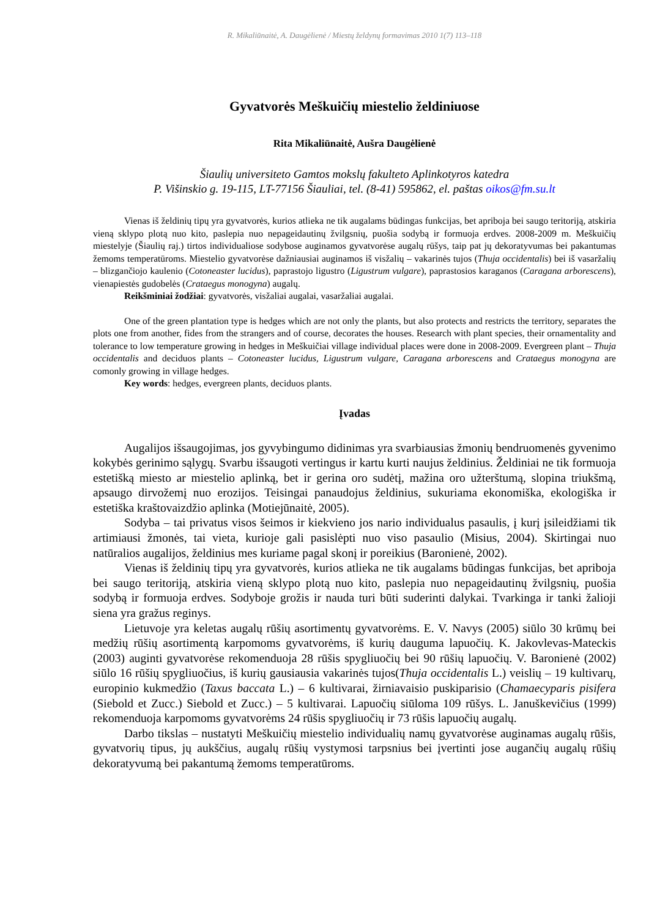R. Mikaliūnaitė, A. Daugėlienė / Miestų želdynų formavimas 2010 1(7) 113–118
Gyvatvorės Meškuičių miestelio želdiniuose
Rita Mikaliūnaitė, Aušra Daugėlienė
Šiaulių universiteto Gamtos mokslų fakulteto Aplinkotyros katedra
P. Višinskio g. 19-115, LT-77156 Šiauliai, tel. (8-41) 595862, el. paštas oikos@fm.su.lt
Vienas iš želdinių tipų yra gyvatvorės, kurios atlieka ne tik augalams būdingas funkcijas, bet apriboja bei saugo teritoriją, atskiria vieną sklypo plotą nuo kito, paslepia nuo nepageidautinų žvilgsnių, puošia sodybą ir formuoja erdves. 2008-2009 m. Meškuičių miestelyje (Šiaulių raj.) tirtos individualiose sodybose auginamos gyvatvorėse augalų rūšys, taip pat jų dekoratyvumas bei pakantumas žemoms temperatūroms. Miestelio gyvatvorėse dažniausiai auginamos iš visžalių – vakarinės tujos (Thuja occidentalis) bei iš vasaržalių – blizgančiojo kaulenio (Cotoneaster lucidus), paprastojo ligustro (Ligustrum vulgare), paprastosios karaganos (Caragana arborescens), vienapiestės gudobelės (Crataegus monogyna) augalų.
Reikšminiai žodžiai: gyvatvorės, visžaliai augalai, vasaržaliai augalai.
One of the green plantation type is hedges which are not only the plants, but also protects and restricts the territory, separates the plots one from another, fides from the strangers and of course, decorates the houses. Research with plant species, their ornamentality and tolerance to low temperature growing in hedges in Meškuičiai village individual places were done in 2008-2009. Evergreen plant – Thuja occidentalis and deciduos plants – Cotoneaster lucidus, Ligustrum vulgare, Caragana arborescens and Crataegus monogyna are comonly growing in village hedges.
Key words: hedges, evergreen plants, deciduos plants.
Įvadas
Augalijos išsaugojimas, jos gyvybingumo didinimas yra svarbiausias žmonių bendruomenės gyvenimo kokybės gerinimo sąlygų. Svarbu išsaugoti vertingus ir kartu kurti naujus želdinius. Želdiniai ne tik formuoja estetišką miesto ar miestelio aplinką, bet ir gerina oro sudėtį, mažina oro užterštumą, slopina triukšmą, apsaugo dirvožemį nuo erozijos. Teisingai panaudojus želdinius, sukuriama ekonomiška, ekologiška ir estetiška kraštovaizdžio aplinka (Motiejūnaitė, 2005).
Sodyba – tai privatus visos šeimos ir kiekvieno jos nario individualus pasaulis, į kurį įsileidžiami tik artimiausi žmonės, tai vieta, kurioje gali pasislėpti nuo viso pasaulio (Misius, 2004). Skirtingai nuo natūralios augalijos, želdinius mes kuriame pagal skonį ir poreikius (Baronienė, 2002).
Vienas iš želdinių tipų yra gyvatvorės, kurios atlieka ne tik augalams būdingas funkcijas, bet apriboja bei saugo teritoriją, atskiria vieną sklypo plotą nuo kito, paslepia nuo nepageidautinų žvilgsnių, puošia sodybą ir formuoja erdves. Sodyboje grožis ir nauda turi būti suderinti dalykai. Tvarkinga ir tanki žalioji siena yra gražus reginys.
Lietuvoje yra keletas augalų rūšių asortimentų gyvatvorėms. E. V. Navys (2005) siūlo 30 krūmų bei medžių rūšių asortimentą karpomoms gyvatvorėms, iš kurių dauguma lapuočių. K. Jakovlevas-Mateckis (2003) auginti gyvatvorėse rekomenduoja 28 rūšis spygliuočių bei 90 rūšių lapuočių. V. Baronienė (2002) siūlo 16 rūšių spygliuočius, iš kurių gausiausia vakarinės tujos(Thuja occidentalis L.) veislių – 19 kultivarų, europinio kukmedžio (Taxus baccata L.) – 6 kultivarai, žirniavaisio puskiparisio (Chamaecyparis pisifera (Siebold et Zucc.) Siebold et Zucc.) – 5 kultivarai. Lapuočių siūloma 109 rūšys. L. Januškevičius (1999) rekomenduoja karpomoms gyvatvorėms 24 rūšis spygliuočių ir 73 rūšis lapuočių augalų.
Darbo tikslas – nustatyti Meškuičių miestelio individualių namų gyvatvorėse auginamas augalų rūšis, gyvatvorių tipus, jų aukščius, augalų rūšių vystymosi tarpsnius bei įvertinti jose augančių augalų rūšių dekoratyvumą bei pakantumą žemoms temperatūroms.